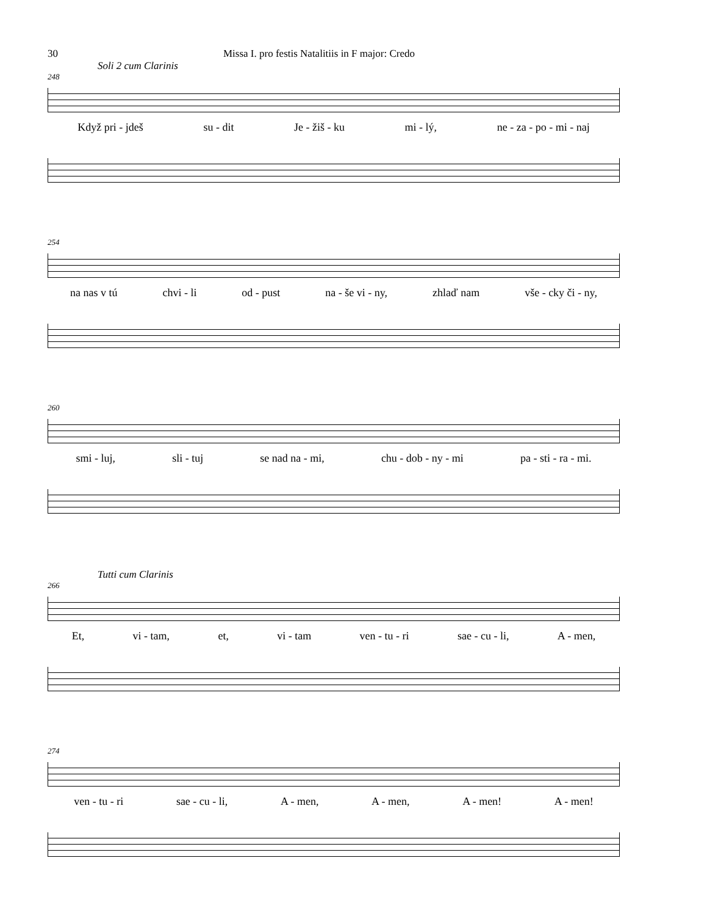30 Missa I. pro festis Natalitiis in F major: Credo
Soli 2 cum Clarinis
248
Když pri - jdeš su - dit Je - žiš - ku mi - lý, ne - za - po - mi - naj
254
na nas v tú chvi - li od - pust na - še vi - ny, zhlaď nam vše - cky či - ny,
260
smi - luj, sli - tuj se nad na - mi, chu - dob - ny - mi pa - sti - ra - mi.
Tutti cum Clarinis
266
Et, vi - tam, et, vi - tam ven - tu - ri sae - cu - li, A - men,
274
ven - tu - ri sae - cu - li, A - men, A - men, A - men! A - men!